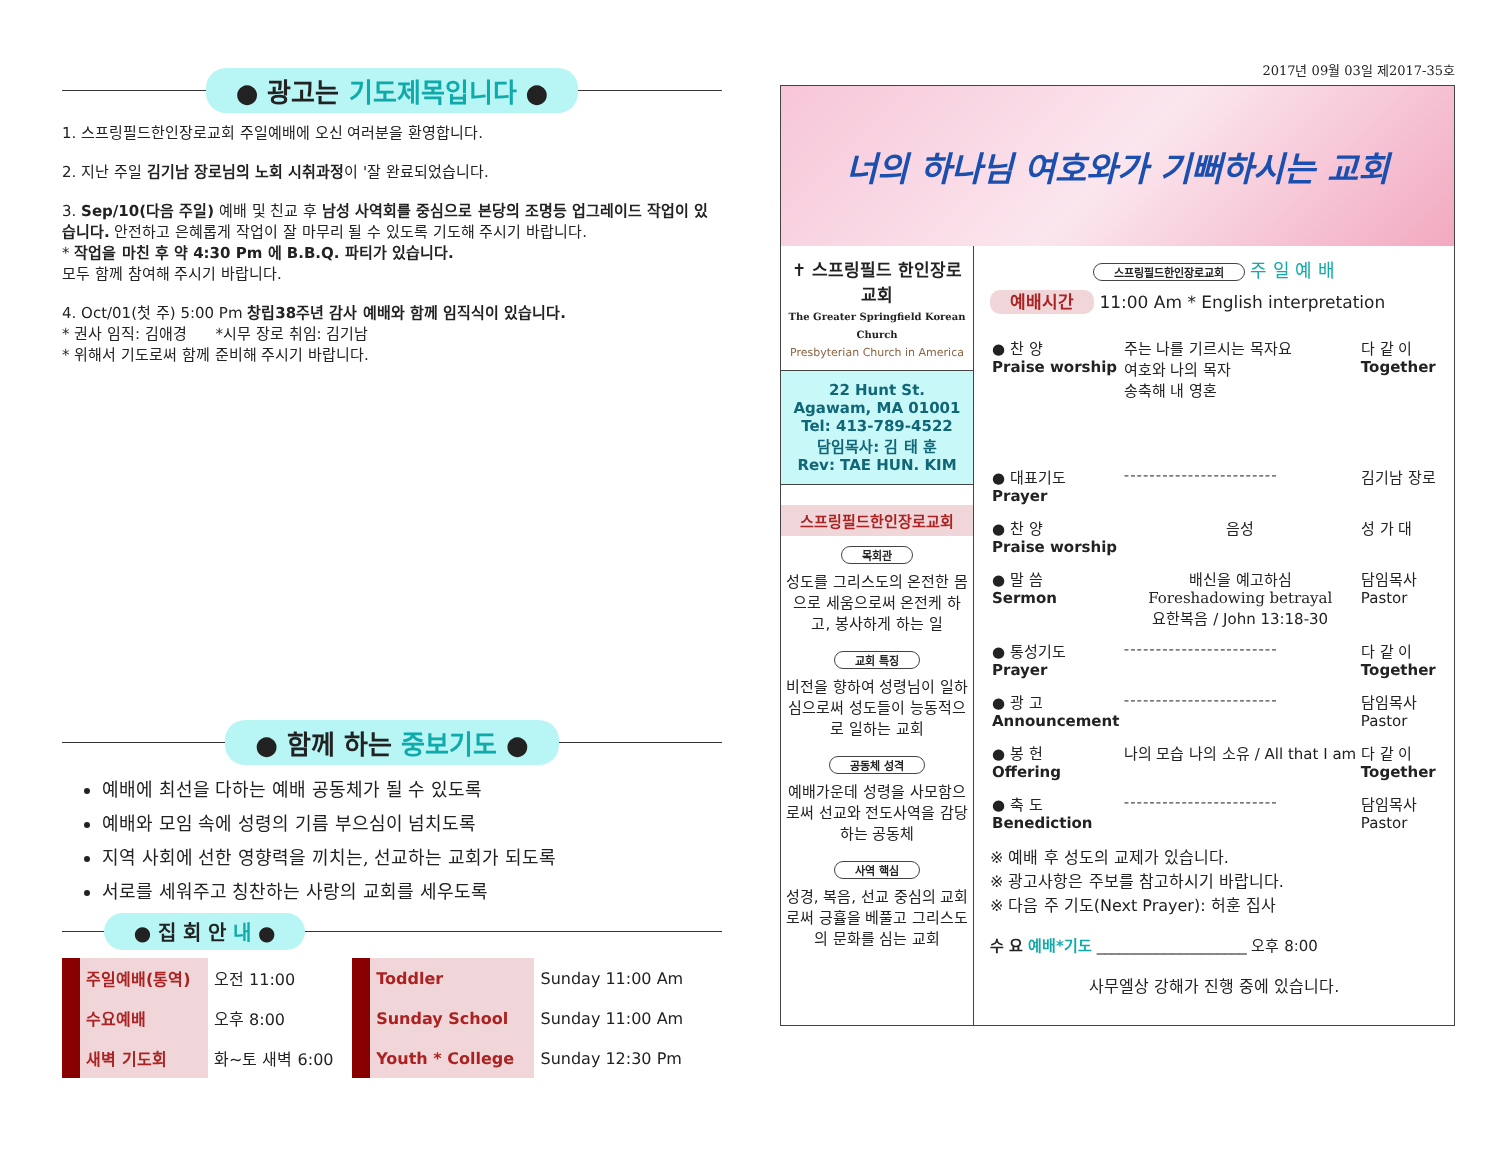● 광고는 기도제목입니다 ●
1. 스프링필드한인장로교회 주일예배에 오신 여러분을 환영합니다.
2. 지난 주일 김기남 장로님의 노회 시취과정이 '잘 완료되었습니다.
3. Sep/10(다음 주일) 예배 및 친교 후 남성 사역회를 중심으로 본당의 조명등 업그레이드 작업이 있습니다. 안전하고 은혜롭게 작업이 잘 마무리 될 수 있도록 기도해 주시기 바랍니다.
* 작업을 마친 후 약 4:30 Pm 에 B.B.Q. 파티가 있습니다.
모두 함께 참여해 주시기 바랍니다.
4. Oct/01(첫 주) 5:00 Pm 창립38주년 감사 예배와 함께 임직식이 있습니다.
* 권사 임직: 김애경 *시무 장로 취임: 김기남
* 위해서 기도로써 함께 준비해 주시기 바랍니다.
● 함께 하는 중보기도 ●
예배에 최선을 다하는 예배 공동체가 될 수 있도록
예배와 모임 속에 성령의 기름 부으심이 넘치도록
지역 사회에 선한 영향력을 끼치는, 선교하는 교회가 되도록
서로를 세워주고 칭찬하는 사랑의 교회를 세우도록
● 집 회 안 내 ●
| 주일예배(통역) | 오전 11:00 | Toddler | Sunday 11:00 Am |
| 수요예배 | 오후 8:00 | Sunday School | Sunday 11:00 Am |
| 새벽 기도회 | 화~토 새벽 6:00 | Youth * College | Sunday 12:30 Pm |
2017년 09월 03일 제2017-35호
너의 하나님 여호와가 기뻐하시는 교회
✝ 스프링필드 한인장로교회
The Greater Springfield Korean Church
Presbyterian Church in America
22 Hunt St.
Agawam, MA 01001
Tel: 413-789-4522
담임목사: 김 태 훈
Rev: TAE HUN. KIM
스프링필드한인장로교회
목회관
성도를 그리스도의 온전한 몸으로 세움으로써 온전케 하고, 봉사하게 하는 일
교회 특징
비전을 향하여 성령님이 일하심으로써 성도들이 능동적으로 일하는 교회
공동체 성격
예배가운데 성령을 사모함으로써 선교와 전도사역을 감당하는 공동체
사역 핵심
성경, 복음, 선교 중심의 교회로써 긍휼을 베풀고 그리스도의 문화를 심는 교회
스프링필드한인장로교회 주 일 예 배
예배시간 11:00 Am * English interpretation
| ● 찬 양 Praise worship | 주는 나를 기르시는 목자요 여호와 나의 목자 송축해 내 영혼 | 다 같 이 Together |
| ● 대표기도 Prayer | ------------------------ | 김기남 장로 |
| ● 찬 양 Praise worship | 음성 | 성 가 대 |
| ● 말 씀 Sermon | 배신을 예고하심 Foreshadowing betrayal 요한복음 / John 13:18-30 | 담임목사 Pastor |
| ● 통성기도 Prayer | ------------------------ | 다 같 이 Together |
| ● 광 고 Announcement | ------------------------ | 담임목사 Pastor |
| ● 봉 헌 Offering | 나의 모습 나의 소유 / All that I am | 다 같 이 Together |
| ● 축 도 Benediction | ------------------------ | 담임목사 Pastor |
※ 예배 후 성도의 교제가 있습니다.
※ 광고사항은 주보를 참고하시기 바랍니다.
※ 다음 주 기도(Next Prayer): 허훈 집사
수 요 예배*기도 ____________________ 오후 8:00
사무엘상 강해가 진행 중에 있습니다.